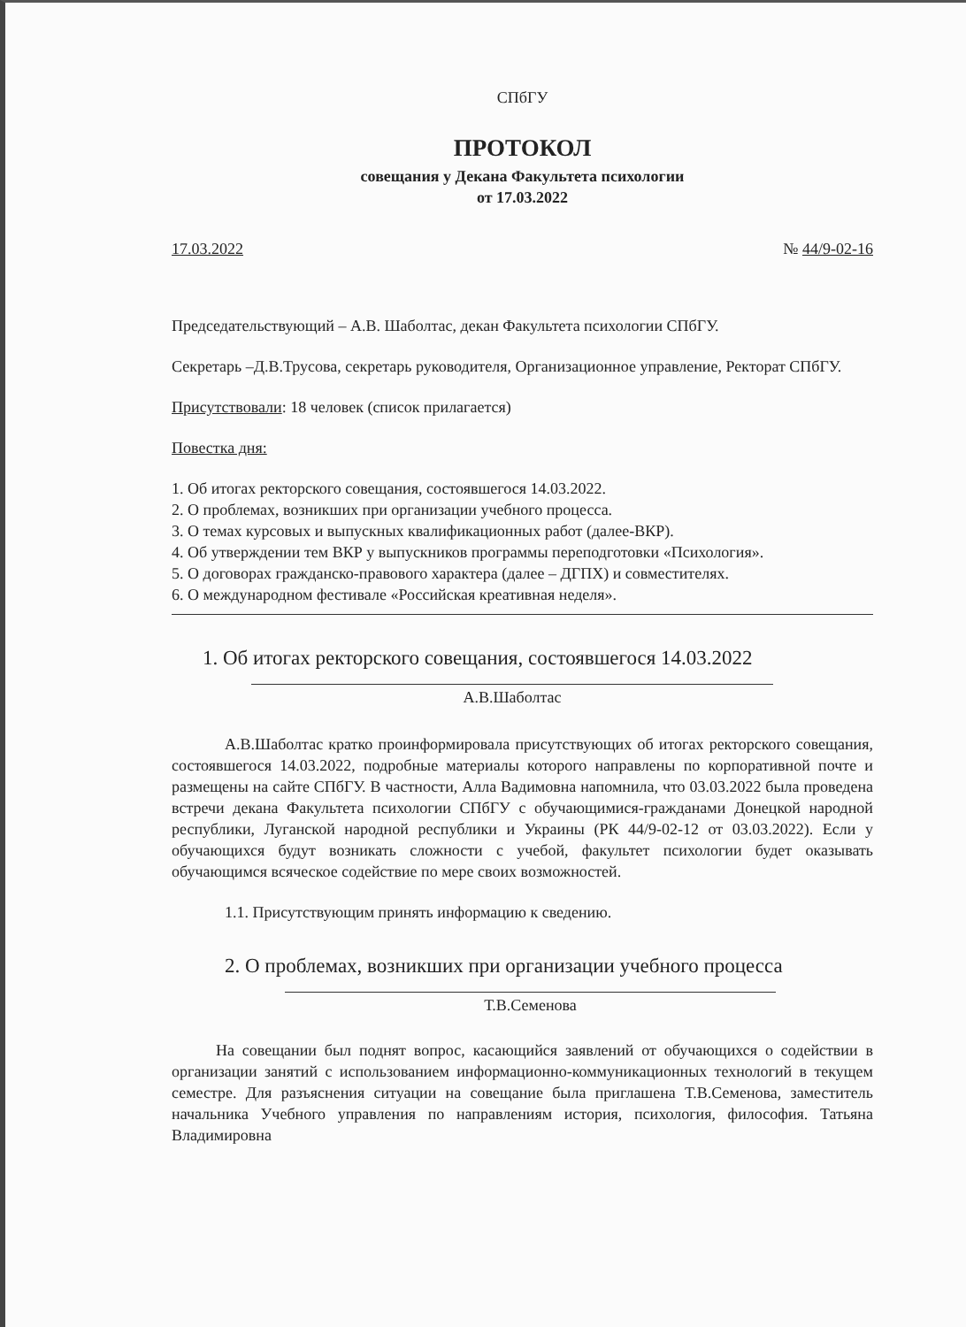СПбГУ
ПРОТОКОЛ
совещания у Декана Факультета психологии
от 17.03.2022
17.03.2022 № 44/9-02-16
Председательствующий – А.В. Шаболтас, декан Факультета психологии СПбГУ.
Секретарь –Д.В.Трусова, секретарь руководителя, Организационное управление, Ректорат СПбГУ.
Присутствовали: 18 человек (список прилагается)
Повестка дня:
1. Об итогах ректорского совещания, состоявшегося 14.03.2022.
2. О проблемах, возникших при организации учебного процесса.
3. О темах курсовых и выпускных квалификационных работ (далее-ВКР).
4. Об утверждении тем ВКР у выпускников программы переподготовки «Психология».
5. О договорах гражданско-правового характера (далее – ДГПХ) и совместителях.
6. О международном фестивале «Российская креативная неделя».
1. Об итогах ректорского совещания, состоявшегося 14.03.2022
А.В.Шаболтас
А.В.Шаболтас кратко проинформировала присутствующих об итогах ректорского совещания, состоявшегося 14.03.2022, подробные материалы которого направлены по корпоративной почте и размещены на сайте СПбГУ. В частности, Алла Вадимовна напомнила, что 03.03.2022 была проведена встречи декана Факультета психологии СПбГУ с обучающимися-гражданами Донецкой народной республики, Луганской народной республики и Украины (РК 44/9-02-12 от 03.03.2022). Если у обучающихся будут возникать сложности с учебой, факультет психологии будет оказывать обучающимся всяческое содействие по мере своих возможностей.
1.1. Присутствующим принять информацию к сведению.
2. О проблемах, возникших при организации учебного процесса
Т.В.Семенова
На совещании был поднят вопрос, касающийся заявлений от обучающихся о содействии в организации занятий с использованием информационно-коммуникационных технологий в текущем семестре. Для разъяснения ситуации на совещание была приглашена Т.В.Семенова, заместитель начальника Учебного управления по направлениям история, психология, философия. Татьяна Владимировна